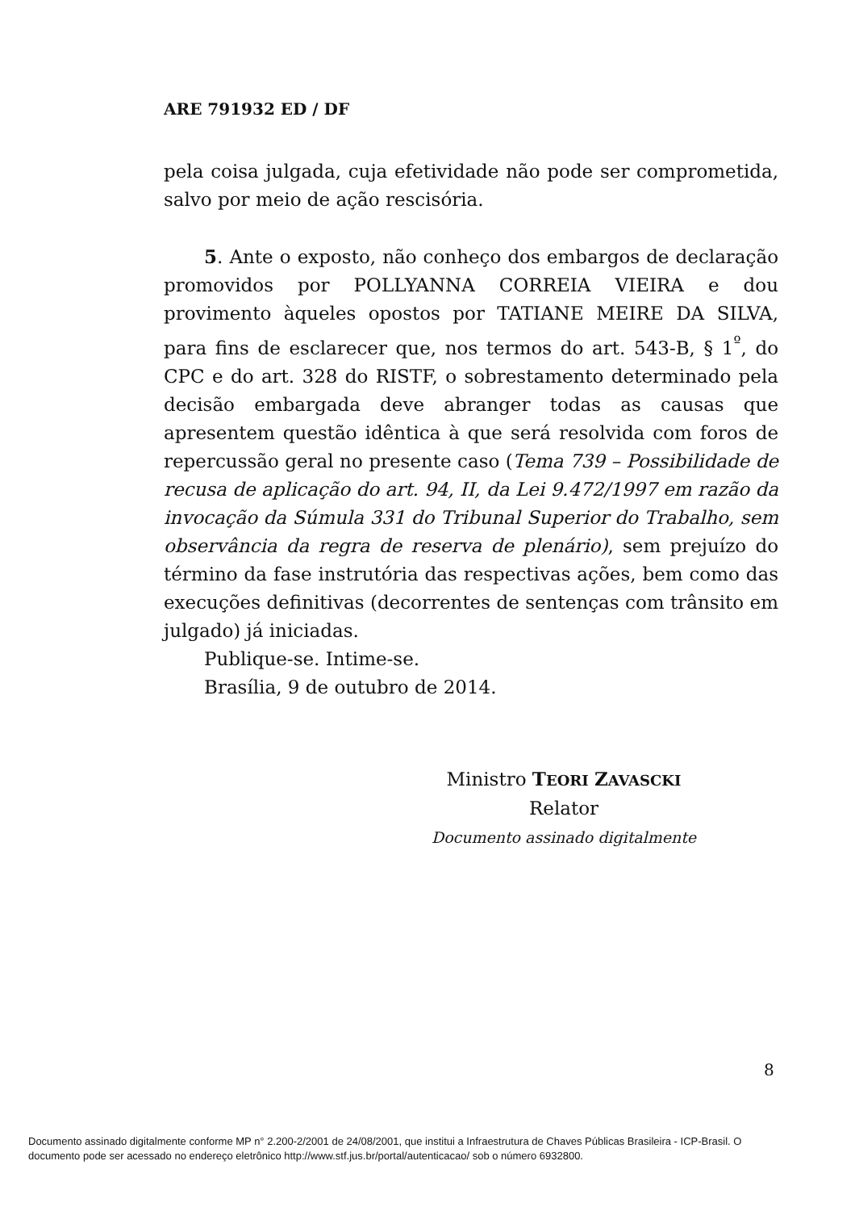ARE 791932 ED / DF
pela coisa julgada, cuja efetividade não pode ser comprometida, salvo por meio de ação rescisória.
5. Ante o exposto, não conheço dos embargos de declaração promovidos por POLLYANNA CORREIA VIEIRA e dou provimento àqueles opostos por TATIANE MEIRE DA SILVA, para fins de esclarecer que, nos termos do art. 543-B, § 1<sup>º</sup>, do CPC e do art. 328 do RISTF, o sobrestamento determinado pela decisão embargada deve abranger todas as causas que apresentem questão idêntica à que será resolvida com foros de repercussão geral no presente caso (Tema 739 – Possibilidade de recusa de aplicação do art. 94, II, da Lei 9.472/1997 em razão da invocação da Súmula 331 do Tribunal Superior do Trabalho, sem observância da regra de reserva de plenário), sem prejuízo do término da fase instrutória das respectivas ações, bem como das execuções definitivas (decorrentes de sentenças com trânsito em julgado) já iniciadas.
Publique-se. Intime-se.
Brasília, 9 de outubro de 2014.
Ministro TEORI ZAVASCKI
Relator
Documento assinado digitalmente
8
Documento assinado digitalmente conforme MP n° 2.200-2/2001 de 24/08/2001, que institui a Infraestrutura de Chaves Públicas Brasileira - ICP-Brasil. O
documento pode ser acessado no endereço eletrônico http://www.stf.jus.br/portal/autenticacao/ sob o número 6932800.